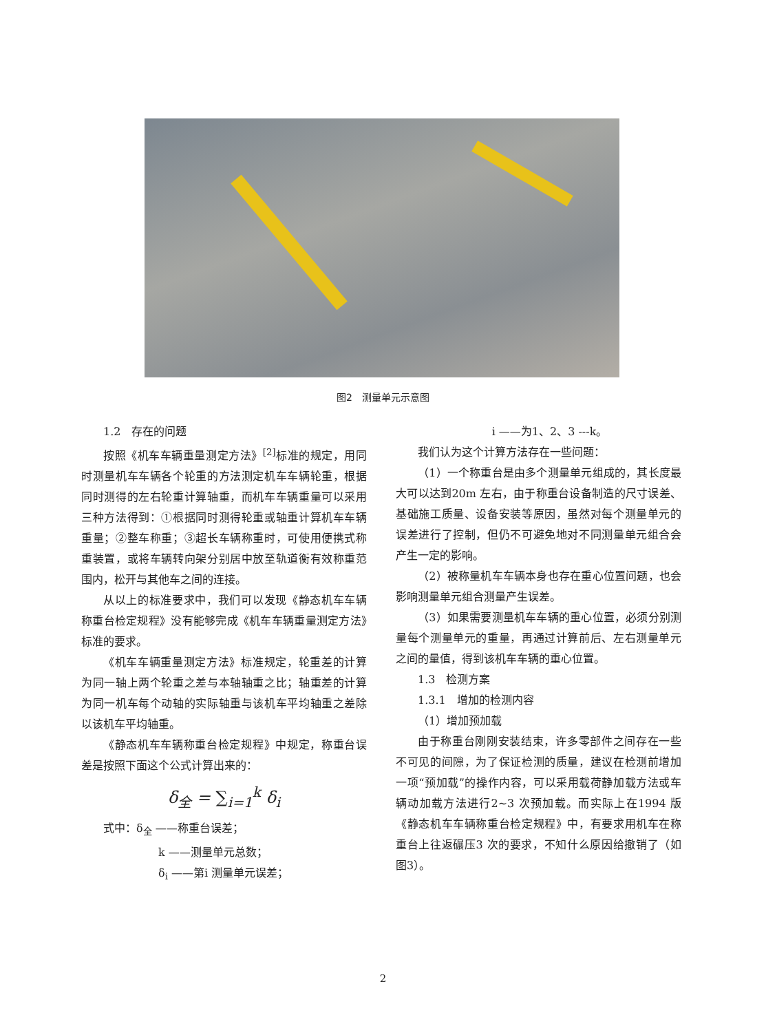图2　测量单元示意图
1.2　存在的问题
按照《机车车辆重量测定方法》<sup>[2]</sup>标准的规定，用同时测量机车车辆各个轮重的方法测定机车车辆轮重，根据同时测得的左右轮重计算轴重，而机车车辆重量可以采用三种方法得到：①根据同时测得轮重或轴重计算机车车辆重量；②整车称重；③超长车辆称重时，可使用便携式称重装置，或将车辆转向架分别居中放至轨道衡有效称重范围内，松开与其他车之间的连接。
从以上的标准要求中，我们可以发现《静态机车车辆称重台检定规程》没有能够完成《机车车辆重量测定方法》标准的要求。
《机车车辆重量测定方法》标准规定，轮重差的计算为同一轴上两个轮重之差与本轴轴重之比；轴重差的计算为同一机车每个动轴的实际轴重与该机车平均轴重之差除以该机车平均轴重。
《静态机车车辆称重台检定规程》中规定，称重台误差是按照下面这个公式计算出来的：
δ<sub>全</sub> = ∑<sub>i=1</sub><sup>k</sup> δ<sub>i</sub>
式中：δ<sub>全</sub> ——称重台误差；
k ——测量单元总数；
δ<sub>i</sub> ——第i 测量单元误差；
i ——为1、2、3 ---k。
我们认为这个计算方法存在一些问题：
（1）一个称重台是由多个测量单元组成的，其长度最大可以达到20m 左右，由于称重台设备制造的尺寸误差、基础施工质量、设备安装等原因，虽然对每个测量单元的误差进行了控制，但仍不可避免地对不同测量单元组合会产生一定的影响。
（2）被称量机车车辆本身也存在重心位置问题，也会影响测量单元组合测量产生误差。
（3）如果需要测量机车车辆的重心位置，必须分别测量每个测量单元的重量，再通过计算前后、左右测量单元之间的量值，得到该机车车辆的重心位置。
1.3　检测方案
1.3.1　增加的检测内容
（1）增加预加载
由于称重台刚刚安装结束，许多零部件之间存在一些不可见的间隙，为了保证检测的质量，建议在检测前增加一项“预加载”的操作内容，可以采用载荷静加载方法或车辆动加载方法进行2~3 次预加载。而实际上在1994 版《静态机车车辆称重台检定规程》中，有要求用机车在称重台上往返碾压3 次的要求，不知什么原因给撤销了（如图3）。
2